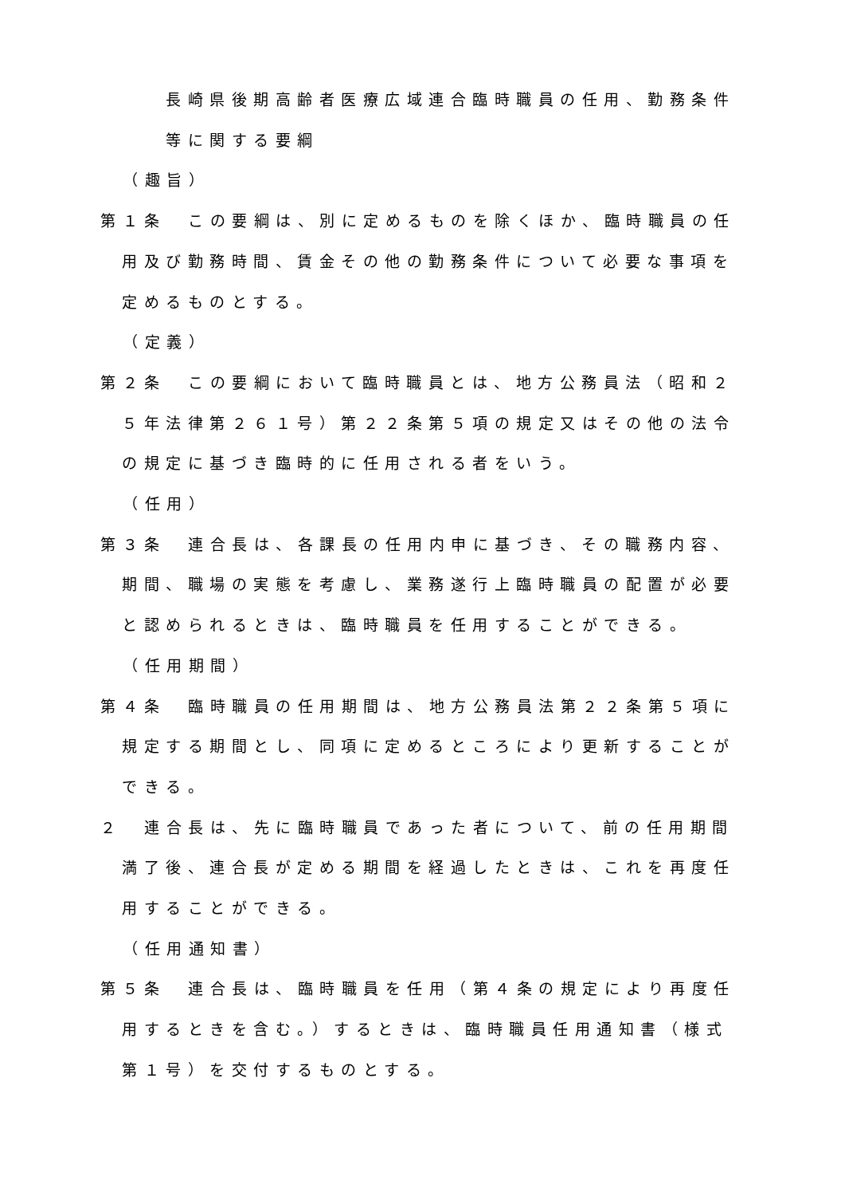長崎県後期高齢者医療広域連合臨時職員の任用、勤務条件等に関する要綱
（趣旨）
第１条　この要綱は、別に定めるものを除くほか、臨時職員の任用及び勤務時間、賃金その他の勤務条件について必要な事項を定めるものとする。
（定義）
第２条　この要綱において臨時職員とは、地方公務員法（昭和２５年法律第２６１号）第２２条第５項の規定又はその他の法令の規定に基づき臨時的に任用される者をいう。
（任用）
第３条　連合長は、各課長の任用内申に基づき、その職務内容、期間、職場の実態を考慮し、業務遂行上臨時職員の配置が必要と認められるときは、臨時職員を任用することができる。
（任用期間）
第４条　臨時職員の任用期間は、地方公務員法第２２条第５項に規定する期間とし、同項に定めるところにより更新することができる。
２　連合長は、先に臨時職員であった者について、前の任用期間満了後、連合長が定める期間を経過したときは、これを再度任用することができる。
（任用通知書）
第５条　連合長は、臨時職員を任用（第４条の規定により再度任用するときを含む。）するときは、臨時職員任用通知書（様式第１号）を交付するものとする。